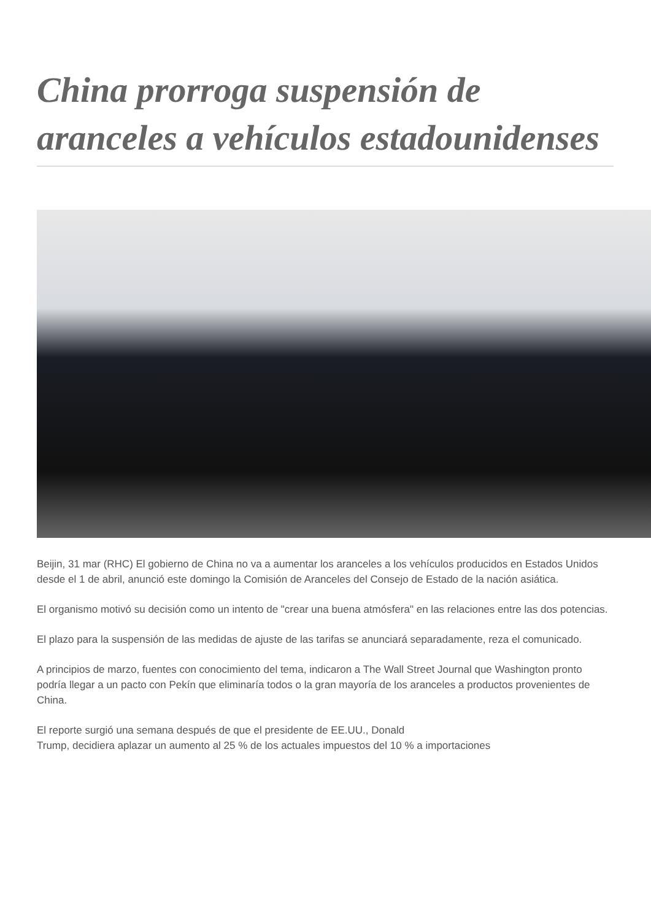China prorroga suspensión de aranceles a vehículos estadounidenses
Beijin, 31 mar (RHC) El gobierno de China no va a aumentar los aranceles a los vehículos producidos en Estados Unidos desde el 1 de abril, anunció este domingo la Comisión de Aranceles del Consejo de Estado de la nación asiática.
El organismo motivó su decisión como un intento de "crear una buena atmósfera" en las relaciones entre las dos potencias.
El plazo para la suspensión de las medidas de ajuste de las tarifas se anunciará separadamente, reza el comunicado.
A principios de marzo, fuentes con conocimiento del tema, indicaron a The Wall Street Journal que Washington pronto podría llegar a un pacto con Pekín que eliminaría todos o la gran mayoría de los aranceles a productos provenientes de China.
El reporte surgió una semana después de que el presidente de EE.UU., Donald
Trump, decidiera aplazar un aumento al 25 % de los actuales impuestos del 10 % a importaciones